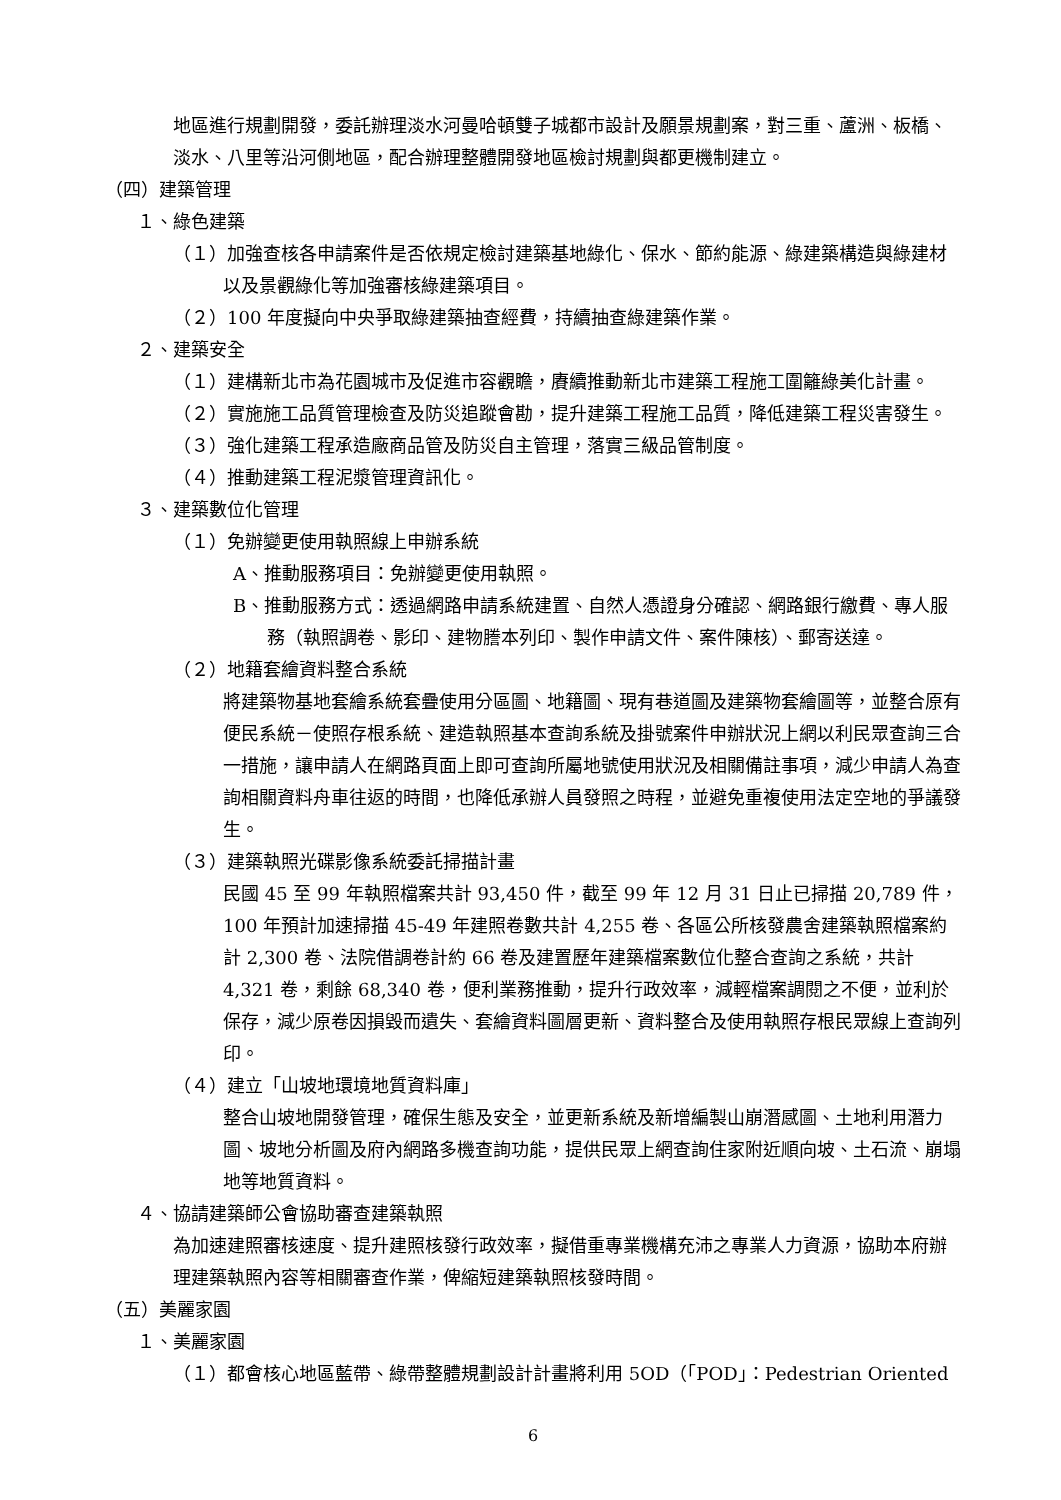地區進行規劃開發，委託辦理淡水河曼哈頓雙子城都市設計及願景規劃案，對三重、蘆洲、板橋、淡水、八里等沿河側地區，配合辦理整體開發地區檢討規劃與都更機制建立。
（四）建築管理
１、綠色建築
（１）加強查核各申請案件是否依規定檢討建築基地綠化、保水、節約能源、綠建築構造與綠建材以及景觀綠化等加強審核綠建築項目。
（２）100 年度擬向中央爭取綠建築抽查經費，持續抽查綠建築作業。
２、建築安全
（１）建構新北市為花園城市及促進市容觀瞻，賡續推動新北市建築工程施工圍籬綠美化計畫。
（２）實施施工品質管理檢查及防災追蹤會勘，提升建築工程施工品質，降低建築工程災害發生。
（３）強化建築工程承造廠商品管及防災自主管理，落實三級品管制度。
（４）推動建築工程泥漿管理資訊化。
３、建築數位化管理
（１）免辦變更使用執照線上申辦系統
A、推動服務項目：免辦變更使用執照。
B、推動服務方式：透過網路申請系統建置、自然人憑證身分確認、網路銀行繳費、專人服務（執照調卷、影印、建物謄本列印、製作申請文件、案件陳核）、郵寄送達。
（２）地籍套繪資料整合系統
將建築物基地套繪系統套疊使用分區圖、地籍圖、現有巷道圖及建築物套繪圖等，並整合原有便民系統－使照存根系統、建造執照基本查詢系統及掛號案件申辦狀況上網以利民眾查詢三合一措施，讓申請人在網路頁面上即可查詢所屬地號使用狀況及相關備註事項，減少申請人為查詢相關資料舟車往返的時間，也降低承辦人員發照之時程，並避免重複使用法定空地的爭議發生。
（３）建築執照光碟影像系統委託掃描計畫
民國 45 至 99 年執照檔案共計 93,450 件，截至 99 年 12 月 31 日止已掃描 20,789 件，100 年預計加速掃描 45-49 年建照卷數共計 4,255 卷、各區公所核發農舍建築執照檔案約計 2,300 卷、法院借調卷計約 66 卷及建置歷年建築檔案數位化整合查詢之系統，共計 4,321 卷，剩餘 68,340 卷，便利業務推動，提升行政效率，減輕檔案調閱之不便，並利於保存，減少原卷因損毀而遺失、套繪資料圖層更新、資料整合及使用執照存根民眾線上查詢列印。
（４）建立「山坡地環境地質資料庫」
整合山坡地開發管理，確保生態及安全，並更新系統及新增編製山崩潛感圖、土地利用潛力圖、坡地分析圖及府內網路多機查詢功能，提供民眾上網查詢住家附近順向坡、土石流、崩塌地等地質資料。
４、協請建築師公會協助審查建築執照
為加速建照審核速度、提升建照核發行政效率，擬借重專業機構充沛之專業人力資源，協助本府辦理建築執照內容等相關審查作業，俾縮短建築執照核發時間。
（五）美麗家園
１、美麗家園
（１）都會核心地區藍帶、綠帶整體規劃設計計畫將利用 5OD（「POD」：Pedestrian Oriented
6